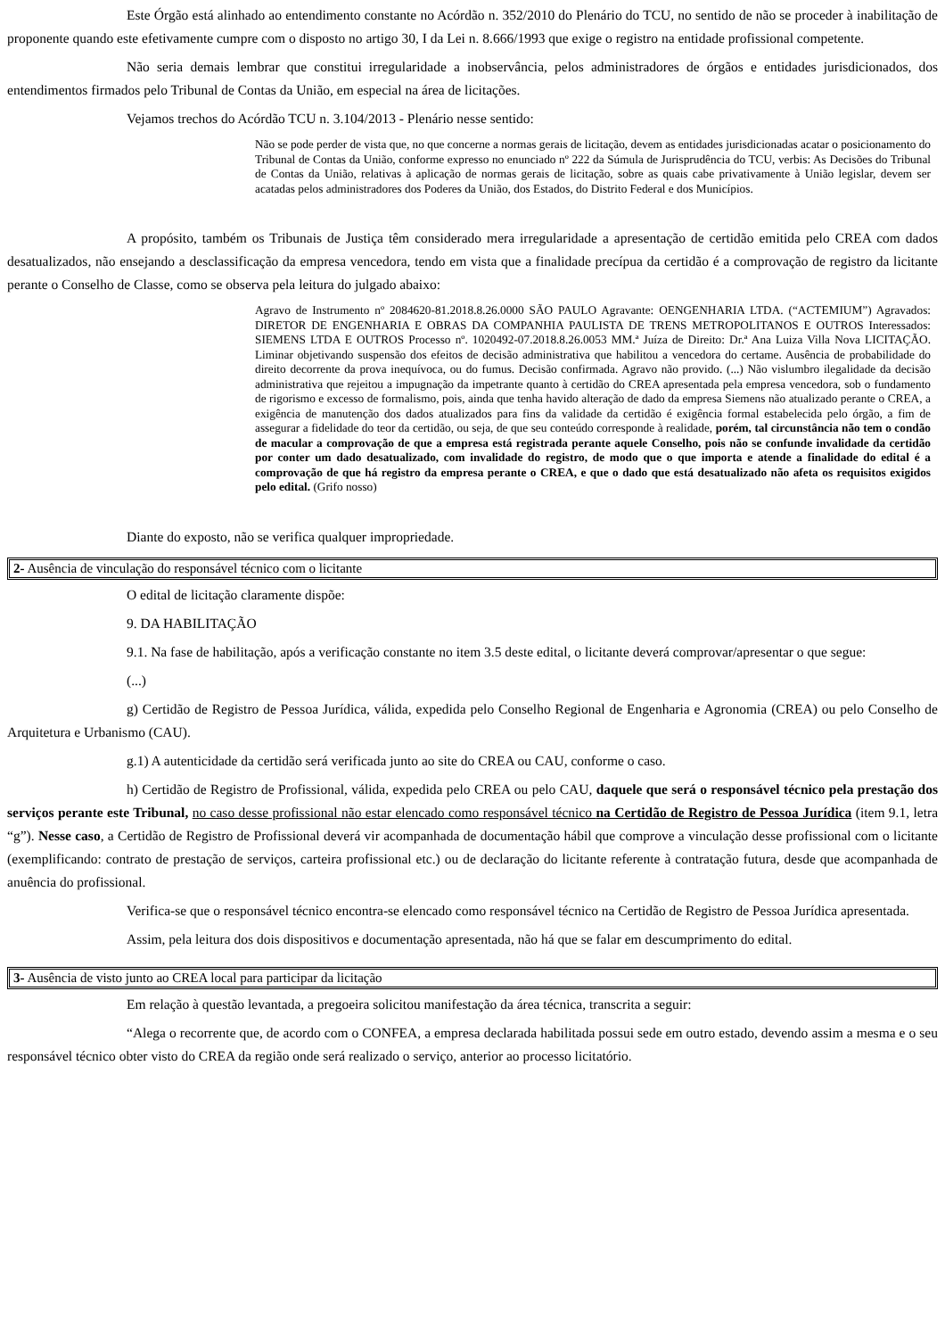Este Órgão está alinhado ao entendimento constante no Acórdão n. 352/2010 do Plenário do TCU, no sentido de não se proceder à inabilitação de proponente quando este efetivamente cumpre com o disposto no artigo 30, I da Lei n. 8.666/1993 que exige o registro na entidade profissional competente.
Não seria demais lembrar que constitui irregularidade a inobservância, pelos administradores de órgãos e entidades jurisdicionados, dos entendimentos firmados pelo Tribunal de Contas da União, em especial na área de licitações.
Vejamos trechos do Acórdão TCU n. 3.104/2013 - Plenário nesse sentido:
Não se pode perder de vista que, no que concerne a normas gerais de licitação, devem as entidades jurisdicionadas acatar o posicionamento do Tribunal de Contas da União, conforme expresso no enunciado nº 222 da Súmula de Jurisprudência do TCU, verbis: As Decisões do Tribunal de Contas da União, relativas à aplicação de normas gerais de licitação, sobre as quais cabe privativamente à União legislar, devem ser acatadas pelos administradores dos Poderes da União, dos Estados, do Distrito Federal e dos Municípios.
A propósito, também os Tribunais de Justiça têm considerado mera irregularidade a apresentação de certidão emitida pelo CREA com dados desatualizados, não ensejando a desclassificação da empresa vencedora, tendo em vista que a finalidade precípua da certidão é a comprovação de registro da licitante perante o Conselho de Classe, como se observa pela leitura do julgado abaixo:
Agravo de Instrumento nº 2084620-81.2018.8.26.0000 SÃO PAULO Agravante: OENGENHARIA LTDA. (“ACTEMIUM”) Agravados: DIRETOR DE ENGENHARIA E OBRAS DA COMPANHIA PAULISTA DE TRENS METROPOLITANOS E OUTROS Interessados: SIEMENS LTDA E OUTROS Processo nº. 1020492-07.2018.8.26.0053 MM.ª Juíza de Direito: Dr.ª Ana Luiza Villa Nova LICITAÇÃO. Liminar objetivando suspensão dos efeitos de decisão administrativa que habilitou a vencedora do certame. Ausência de probabilidade do direito decorrente da prova inequívoca, ou do fumus. Decisão confirmada. Agravo não provido. (...) Não vislumbro ilegalidade da decisão administrativa que rejeitou a impugnação da impetrante quanto à certidão do CREA apresentada pela empresa vencedora, sob o fundamento de rigorismo e excesso de formalismo, pois, ainda que tenha havido alteração de dado da empresa Siemens não atualizado perante o CREA, a exigência de manutenção dos dados atualizados para fins da validade da certidão é exigência formal estabelecida pelo órgão, a fim de assegurar a fidelidade do teor da certidão, ou seja, de que seu conteúdo corresponde à realidade, porém, tal circunstância não tem o condão de macular a comprovação de que a empresa está registrada perante aquele Conselho, pois não se confunde invalidade da certidão por conter um dado desatualizado, com invalidade do registro, de modo que o que importa e atende a finalidade do edital é a comprovação de que há registro da empresa perante o CREA, e que o dado que está desatualizado não afeta os requisitos exigidos pelo edital. (Grifo nosso)
Diante do exposto, não se verifica qualquer impropriedade.
2- Ausência de vinculação do responsável técnico com o licitante
O edital de licitação claramente dispõe:
9. DA HABILITAÇÃO
9.1. Na fase de habilitação, após a verificação constante no item 3.5 deste edital, o licitante deverá comprovar/apresentar o que segue:
(...)
g) Certidão de Registro de Pessoa Jurídica, válida, expedida pelo Conselho Regional de Engenharia e Agronomia (CREA) ou pelo Conselho de Arquitetura e Urbanismo (CAU).
g.1) A autenticidade da certidão será verificada junto ao site do CREA ou CAU, conforme o caso.
h) Certidão de Registro de Profissional, válida, expedida pelo CREA ou pelo CAU, daquele que será o responsável técnico pela prestação dos serviços perante este Tribunal, no caso desse profissional não estar elencado como responsável técnico na Certidão de Registro de Pessoa Jurídica (item 9.1, letra “g”). Nesse caso, a Certidão de Registro de Profissional deverá vir acompanhada de documentação hábil que comprove a vinculação desse profissional com o licitante (exemplificando: contrato de prestação de serviços, carteira profissional etc.) ou de declaração do licitante referente à contratação futura, desde que acompanhada de anuência do profissional.
Verifica-se que o responsável técnico encontra-se elencado como responsável técnico na Certidão de Registro de Pessoa Jurídica apresentada.
Assim, pela leitura dos dois dispositivos e documentação apresentada, não há que se falar em descumprimento do edital.
3- Ausência de visto junto ao CREA local para participar da licitação
Em relação à questão levantada, a pregoeira solicitou manifestação da área técnica, transcrita a seguir:
“Alega o recorrente que, de acordo com o CONFEA, a empresa declarada habilitada possui sede em outro estado, devendo assim a mesma e o seu responsável técnico obter visto do CREA da região onde será realizado o serviço, anterior ao processo licitatório.